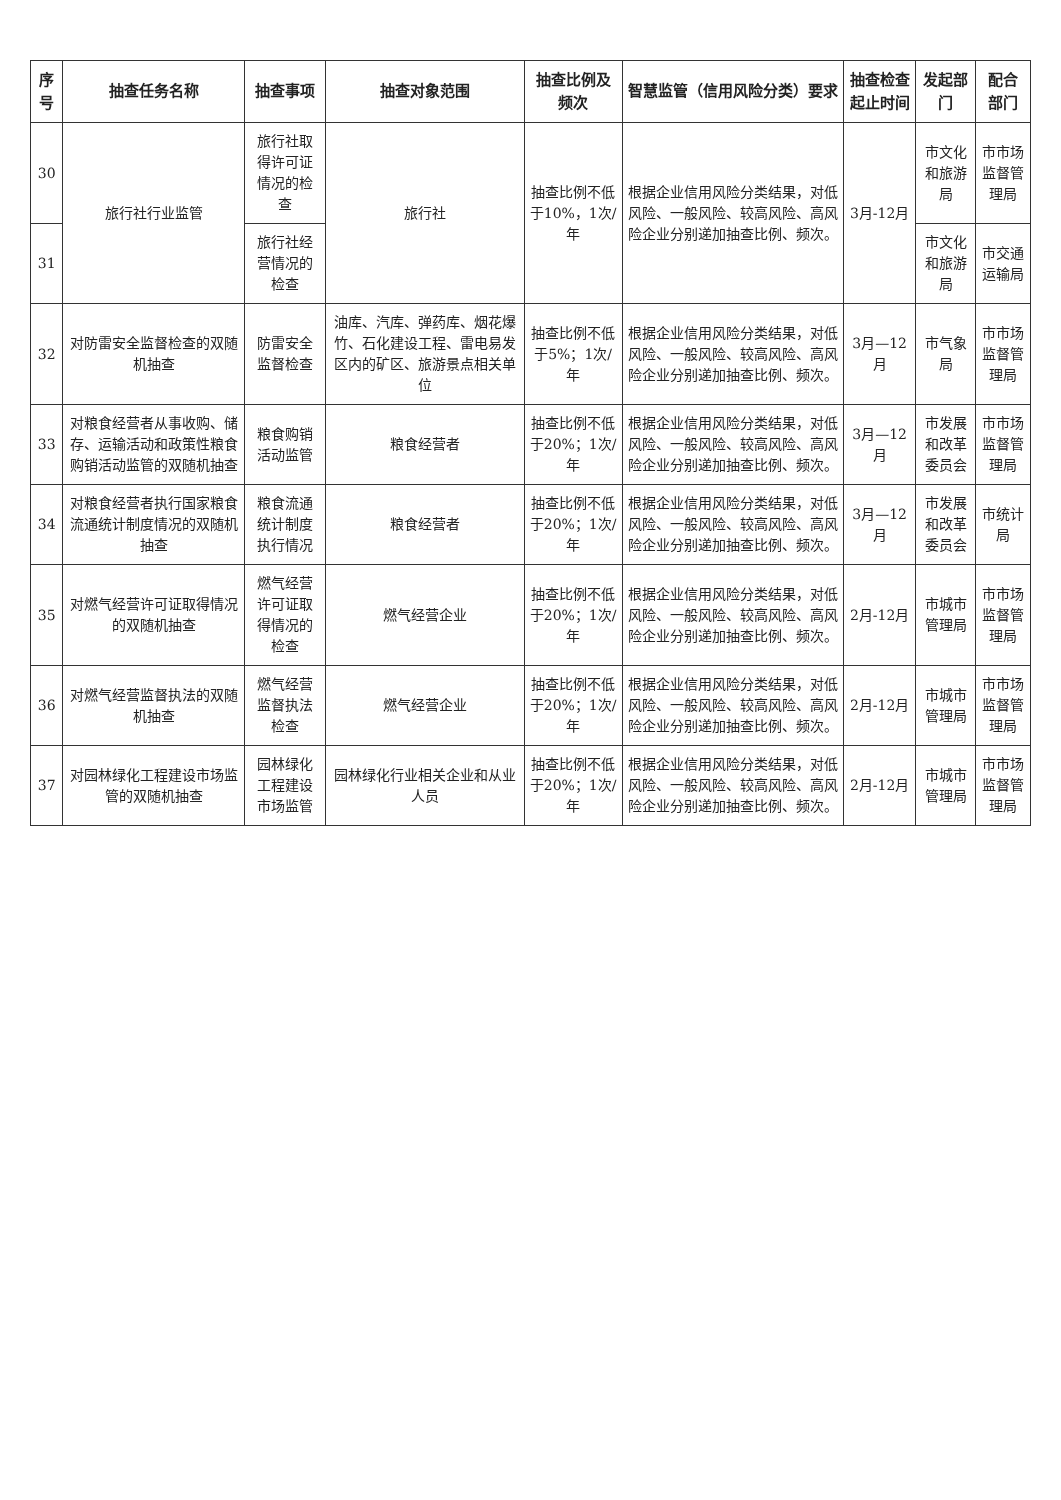| 序号 | 抽查任务名称 | 抽查事项 | 抽查对象范围 | 抽查比例及频次 | 智慧监管（信用风险分类）要求 | 抽查检查起止时间 | 发起部门 | 配合部门 |
| --- | --- | --- | --- | --- | --- | --- | --- | --- |
| 30 | 旅行社行业监管 | 旅行社取得许可证情况的检查 | 旅行社 | 抽查比例不低于10%，1次/年 | 根据企业信用风险分类结果，对低风险、一般风险、较高风险、高风险企业分别递加抽查比例、频次。 | 3月-12月 | 市文化和旅游局 | 市市场监督管理局 |
| 31 | | 旅行社经营情况的检查 | | | | | 市文化和旅游局 | 市交通运输局 |
| 32 | 对防雷安全监督检查的双随机抽查 | 防雷安全监督检查 | 油库、汽库、弹药库、烟花爆竹、石化建设工程、雷电易发区内的矿区、旅游景点相关单位 | 抽查比例不低于5%；1次/年 | 根据企业信用风险分类结果，对低风险、一般风险、较高风险、高风险企业分别递加抽查比例、频次。 | 3月—12月 | 市气象局 | 市市场监督管理局 |
| 33 | 对粮食经营者从事收购、储存、运输活动和政策性粮食购销活动监管的双随机抽查 | 粮食购销活动监管 | 粮食经营者 | 抽查比例不低于20%；1次/年 | 根据企业信用风险分类结果，对低风险、一般风险、较高风险、高风险企业分别递加抽查比例、频次。 | 3月—12月 | 市发展和改革委员会 | 市市场监督管理局 |
| 34 | 对粮食经营者执行国家粮食流通统计制度情况的双随机抽查 | 粮食流通统计制度执行情况 | 粮食经营者 | 抽查比例不低于20%；1次/年 | 根据企业信用风险分类结果，对低风险、一般风险、较高风险、高风险企业分别递加抽查比例、频次。 | 3月—12月 | 市发展和改革委员会 | 市统计局 |
| 35 | 对燃气经营许可证取得情况的双随机抽查 | 燃气经营许可证取得情况的检查 | 燃气经营企业 | 抽查比例不低于20%；1次/年 | 根据企业信用风险分类结果，对低风险、一般风险、较高风险、高风险企业分别递加抽查比例、频次。 | 2月-12月 | 市城市管理局 | 市市场监督管理局 |
| 36 | 对燃气经营监督执法的双随机抽查 | 燃气经营监督执法检查 | 燃气经营企业 | 抽查比例不低于20%；1次/年 | 根据企业信用风险分类结果，对低风险、一般风险、较高风险、高风险企业分别递加抽查比例、频次。 | 2月-12月 | 市城市管理局 | 市市场监督管理局 |
| 37 | 对园林绿化工程建设市场监管的双随机抽查 | 园林绿化工程建设市场监管 | 园林绿化行业相关企业和从业人员 | 抽查比例不低于20%；1次/年 | 根据企业信用风险分类结果，对低风险、一般风险、较高风险、高风险企业分别递加抽查比例、频次。 | 2月-12月 | 市城市管理局 | 市市场监督管理局 |